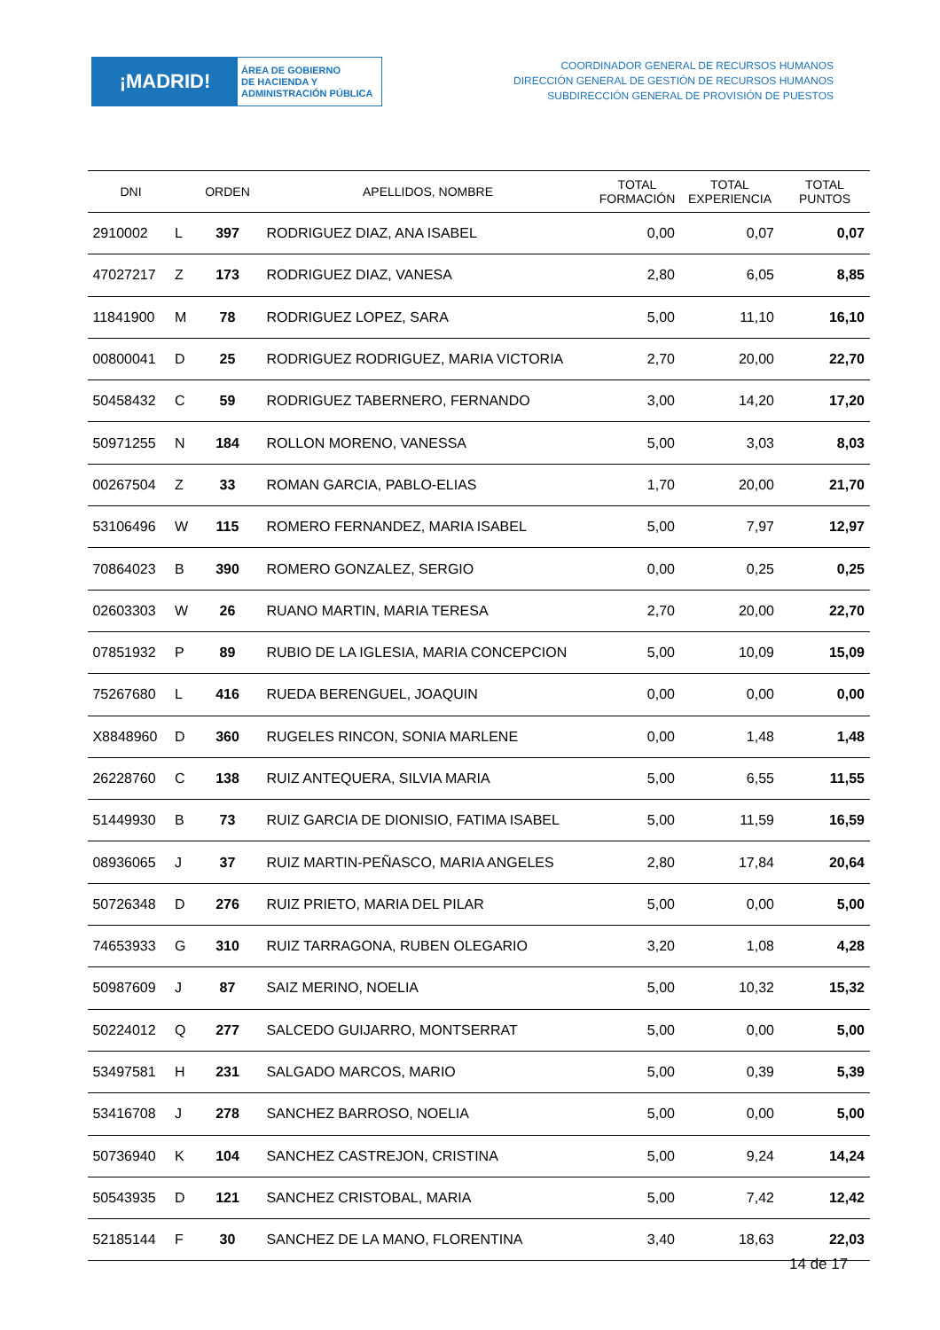¡MADRID!
ÁREA DE GOBIERNO
DE HACIENDA Y
ADMINISTRACIÓN PÚBLICA
COORDINADOR GENERAL DE RECURSOS HUMANOS
DIRECCIÓN GENERAL DE GESTIÓN DE RECURSOS HUMANOS
SUBDIRECCIÓN GENERAL DE PROVISIÓN DE PUESTOS
| DNI | | ORDEN | APELLIDOS, NOMBRE | TOTAL FORMACIÓN | TOTAL EXPERIENCIA | TOTAL PUNTOS |
| --- | --- | --- | --- | --- | --- | --- |
| 2910002 | L | 397 | RODRIGUEZ DIAZ, ANA ISABEL | 0,00 | 0,07 | 0,07 |
| 47027217 | Z | 173 | RODRIGUEZ DIAZ, VANESA | 2,80 | 6,05 | 8,85 |
| 11841900 | M | 78 | RODRIGUEZ LOPEZ, SARA | 5,00 | 11,10 | 16,10 |
| 00800041 | D | 25 | RODRIGUEZ RODRIGUEZ, MARIA VICTORIA | 2,70 | 20,00 | 22,70 |
| 50458432 | C | 59 | RODRIGUEZ TABERNERO, FERNANDO | 3,00 | 14,20 | 17,20 |
| 50971255 | N | 184 | ROLLON MORENO, VANESSA | 5,00 | 3,03 | 8,03 |
| 00267504 | Z | 33 | ROMAN GARCIA, PABLO-ELIAS | 1,70 | 20,00 | 21,70 |
| 53106496 | W | 115 | ROMERO FERNANDEZ, MARIA ISABEL | 5,00 | 7,97 | 12,97 |
| 70864023 | B | 390 | ROMERO GONZALEZ, SERGIO | 0,00 | 0,25 | 0,25 |
| 02603303 | W | 26 | RUANO MARTIN, MARIA TERESA | 2,70 | 20,00 | 22,70 |
| 07851932 | P | 89 | RUBIO DE LA IGLESIA, MARIA CONCEPCION | 5,00 | 10,09 | 15,09 |
| 75267680 | L | 416 | RUEDA BERENGUEL, JOAQUIN | 0,00 | 0,00 | 0,00 |
| X8848960 | D | 360 | RUGELES RINCON, SONIA MARLENE | 0,00 | 1,48 | 1,48 |
| 26228760 | C | 138 | RUIZ ANTEQUERA, SILVIA MARIA | 5,00 | 6,55 | 11,55 |
| 51449930 | B | 73 | RUIZ GARCIA DE DIONISIO, FATIMA ISABEL | 5,00 | 11,59 | 16,59 |
| 08936065 | J | 37 | RUIZ MARTIN-PEÑASCO, MARIA ANGELES | 2,80 | 17,84 | 20,64 |
| 50726348 | D | 276 | RUIZ PRIETO, MARIA DEL PILAR | 5,00 | 0,00 | 5,00 |
| 74653933 | G | 310 | RUIZ TARRAGONA, RUBEN OLEGARIO | 3,20 | 1,08 | 4,28 |
| 50987609 | J | 87 | SAIZ MERINO, NOELIA | 5,00 | 10,32 | 15,32 |
| 50224012 | Q | 277 | SALCEDO GUIJARRO, MONTSERRAT | 5,00 | 0,00 | 5,00 |
| 53497581 | H | 231 | SALGADO MARCOS, MARIO | 5,00 | 0,39 | 5,39 |
| 53416708 | J | 278 | SANCHEZ BARROSO, NOELIA | 5,00 | 0,00 | 5,00 |
| 50736940 | K | 104 | SANCHEZ CASTREJON, CRISTINA | 5,00 | 9,24 | 14,24 |
| 50543935 | D | 121 | SANCHEZ CRISTOBAL, MARIA | 5,00 | 7,42 | 12,42 |
| 52185144 | F | 30 | SANCHEZ DE LA MANO, FLORENTINA | 3,40 | 18,63 | 22,03 |
14 de 17